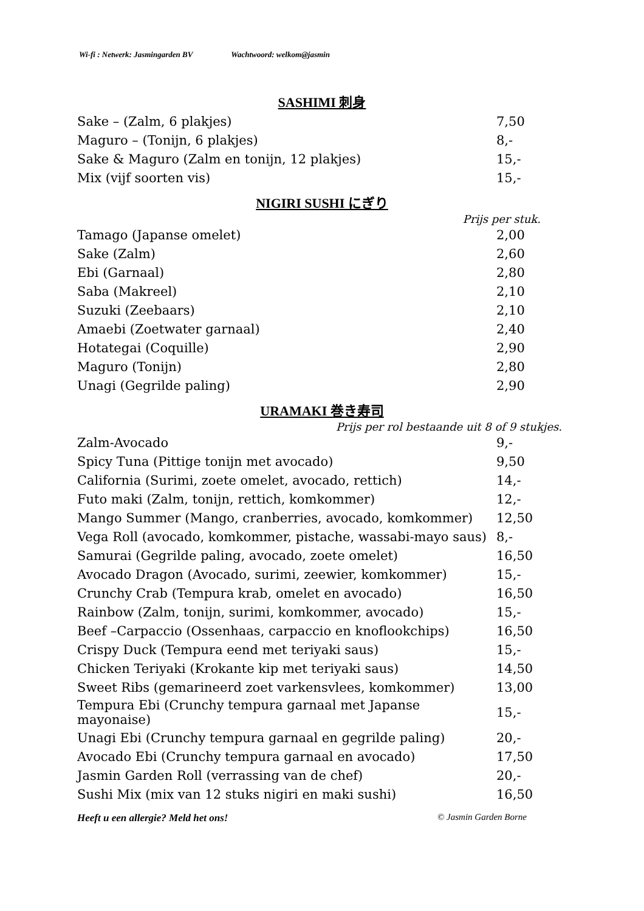Wi-fi : Netwerk: Jasmingarden BV Wachtwoord: welkom@jasmin
SASHIMI 刺身
| Sake – (Zalm, 6 plakjes) | 7,50 |
| Maguro – (Tonijn, 6 plakjes) | 8,- |
| Sake & Maguro (Zalm en tonijn, 12 plakjes) | 15,- |
| Mix (vijf soorten vis) | 15,- |
NIGIRI SUSHI にぎり
Prijs per stuk.
| Tamago (Japanse omelet) | 2,00 |
| Sake (Zalm) | 2,60 |
| Ebi (Garnaal) | 2,80 |
| Saba (Makreel) | 2,10 |
| Suzuki (Zeebaars) | 2,10 |
| Amaebi (Zoetwater garnaal) | 2,40 |
| Hotategai (Coquille) | 2,90 |
| Maguro (Tonijn) | 2,80 |
| Unagi (Gegrilde paling) | 2,90 |
URAMAKI 巻き寿司
Prijs per rol bestaande uit 8 of 9 stukjes.
| Zalm-Avocado | 9,- |
| Spicy Tuna (Pittige tonijn met avocado) | 9,50 |
| California (Surimi, zoete omelet, avocado, rettich) | 14,- |
| Futo maki (Zalm, tonijn, rettich, komkommer) | 12,- |
| Mango Summer (Mango, cranberries, avocado, komkommer) | 12,50 |
| Vega Roll (avocado, komkommer, pistache, wassabi-mayo saus) | 8,- |
| Samurai (Gegrilde paling, avocado, zoete omelet) | 16,50 |
| Avocado Dragon (Avocado, surimi, zeewier, komkommer) | 15,- |
| Crunchy Crab (Tempura krab, omelet en avocado) | 16,50 |
| Rainbow (Zalm, tonijn, surimi, komkommer, avocado) | 15,- |
| Beef –Carpaccio (Ossenhaas, carpaccio en knoflookchips) | 16,50 |
| Crispy Duck (Tempura eend met teriyaki saus) | 15,- |
| Chicken Teriyaki (Krokante kip met teriyaki saus) | 14,50 |
| Sweet Ribs (gemarineerd zoet varkensvlees, komkommer) | 13,00 |
| Tempura Ebi (Crunchy tempura garnaal met Japanse mayonaise) | 15,- |
| Unagi Ebi (Crunchy tempura garnaal en gegrilde paling) | 20,- |
| Avocado Ebi (Crunchy tempura garnaal en avocado) | 17,50 |
| Jasmin Garden Roll (verrassing van de chef) | 20,- |
| Sushi Mix (mix van 12 stuks nigiri en maki sushi) | 16,50 |
Heeft u een allergie? Meld het ons! © Jasmin Garden Borne